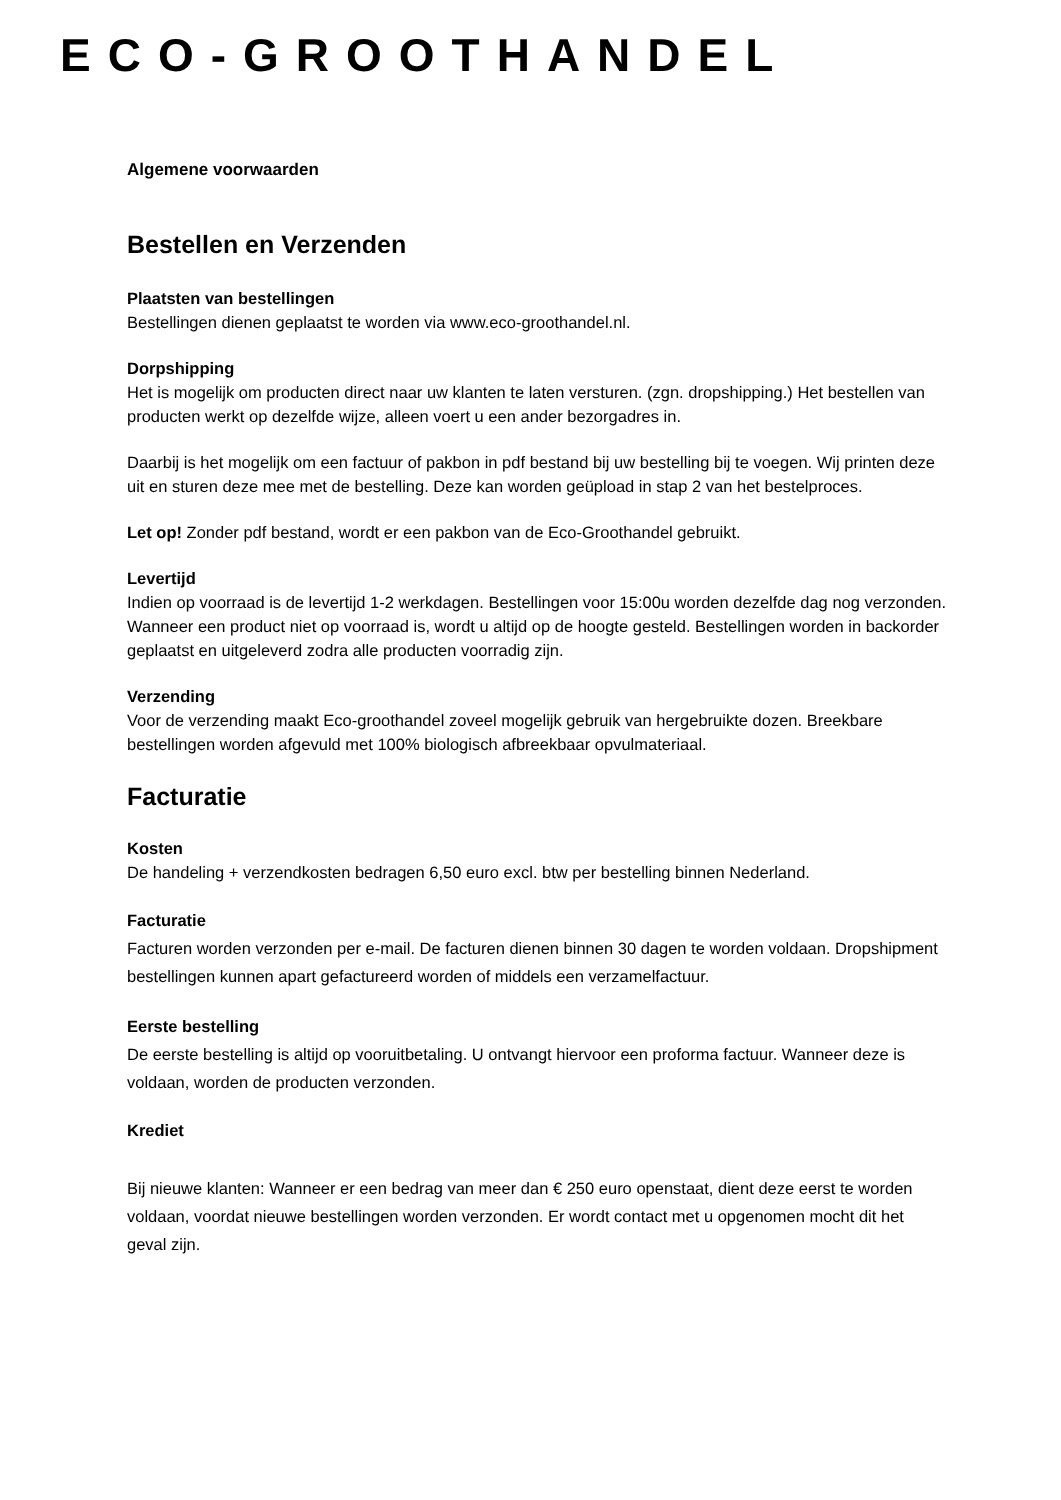ECO-GROOTHANDEL
Algemene voorwaarden
Bestellen en Verzenden
Plaatsten van bestellingen
Bestellingen dienen geplaatst te worden via www.eco-groothandel.nl.
Dorpshipping
Het is mogelijk om producten direct naar uw klanten te laten versturen. (zgn. dropshipping.) Het bestellen van producten werkt op dezelfde wijze, alleen voert u een ander bezorgadres in.
Daarbij is het mogelijk om een factuur of pakbon in pdf bestand bij uw bestelling bij te voegen. Wij printen deze uit en sturen deze mee met de bestelling. Deze kan worden geüpload in stap 2 van het bestelproces.
Let op! Zonder pdf bestand, wordt er een pakbon van de Eco-Groothandel gebruikt.
Levertijd
Indien op voorraad is de levertijd 1-2 werkdagen. Bestellingen voor 15:00u worden dezelfde dag nog verzonden. Wanneer een product niet op voorraad is, wordt u altijd op de hoogte gesteld. Bestellingen worden in backorder geplaatst en uitgeleverd zodra alle producten voorradig zijn.
Verzending
Voor de verzending maakt Eco-groothandel zoveel mogelijk gebruik van hergebruikte dozen. Breekbare bestellingen worden afgevuld met 100% biologisch afbreekbaar opvulmateriaal.
Facturatie
Kosten
De handeling + verzendkosten bedragen 6,50 euro excl. btw per bestelling binnen Nederland.
Facturatie
Facturen worden verzonden per e-mail. De facturen dienen binnen 30 dagen te worden voldaan. Dropshipment bestellingen kunnen apart gefactureerd worden of middels een verzamelfactuur.
Eerste bestelling
De eerste bestelling is altijd op vooruitbetaling. U ontvangt hiervoor een proforma factuur. Wanneer deze is voldaan, worden de producten verzonden.
Krediet
Bij nieuwe klanten: Wanneer er een bedrag van meer dan € 250 euro openstaat, dient deze eerst te worden voldaan, voordat nieuwe bestellingen worden verzonden. Er wordt contact met u opgenomen mocht dit het geval zijn.